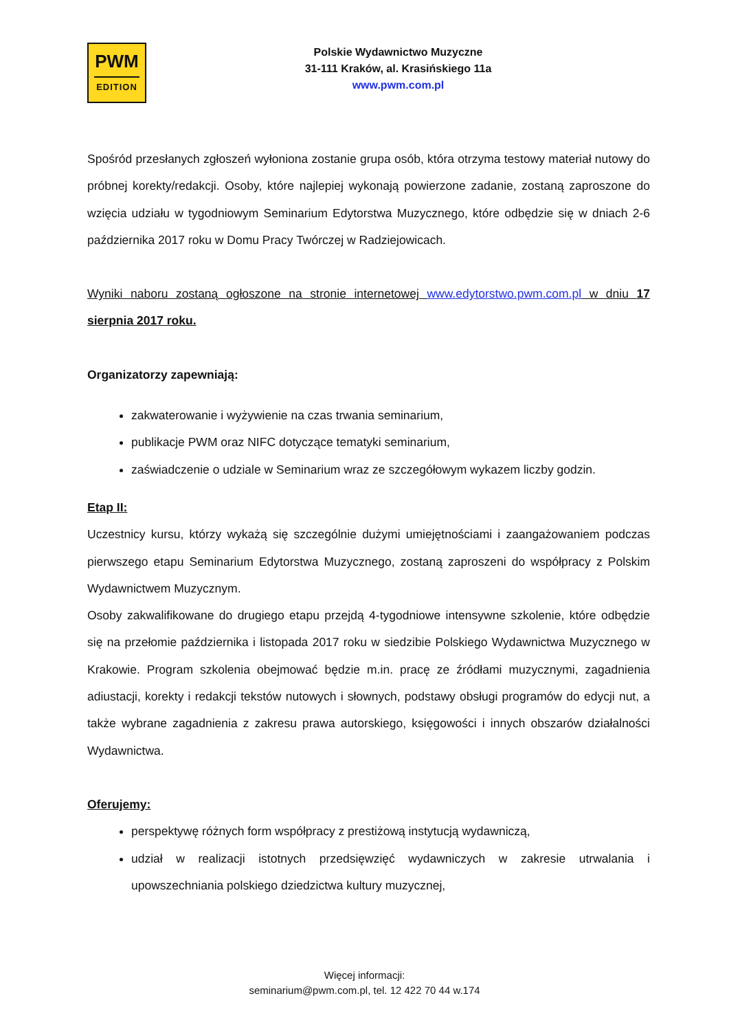PWM
EDITION
Polskie Wydawnictwo Muzyczne
31-111 Kraków, al. Krasińskiego 11a
www.pwm.com.pl
Spośród przesłanych zgłoszeń wyłoniona zostanie grupa osób, która otrzyma testowy materiał nutowy do próbnej korekty/redakcji. Osoby, które najlepiej wykonają powierzone zadanie, zostaną zaproszone do wzięcia udziału w tygodniowym Seminarium Edytorstwa Muzycznego, które odbędzie się w dniach 2-6 października 2017 roku w Domu Pracy Twórczej w Radziejowicach.
Wyniki naboru zostaną ogłoszone na stronie internetowej www.edytorstwo.pwm.com.pl w dniu 17 sierpnia 2017 roku.
Organizatorzy zapewniają:
zakwaterowanie i wyżywienie na czas trwania seminarium,
publikacje PWM oraz NIFC dotyczące tematyki seminarium,
zaświadczenie o udziale w Seminarium wraz ze szczegółowym wykazem liczby godzin.
Etap II:
Uczestnicy kursu, którzy wykażą się szczególnie dużymi umiejętnościami i zaangażowaniem podczas pierwszego etapu Seminarium Edytorstwa Muzycznego, zostaną zaproszeni do współpracy z Polskim Wydawnictwem Muzycznym.
Osoby zakwalifikowane do drugiego etapu przejdą 4-tygodniowe intensywne szkolenie, które odbędzie się na przełomie października i listopada 2017 roku w siedzibie Polskiego Wydawnictwa Muzycznego w Krakowie. Program szkolenia obejmować będzie m.in. pracę ze źródłami muzycznymi, zagadnienia adiustacji, korekty i redakcji tekstów nutowych i słownych, podstawy obsługi programów do edycji nut, a także wybrane zagadnienia z zakresu prawa autorskiego, księgowości i innych obszarów działalności Wydawnictwa.
Oferujemy:
perspektywę różnych form współpracy z prestiżową instytucją wydawniczą,
udział w realizacji istotnych przedsięwzięć wydawniczych w zakresie utrwalania i upowszechniania polskiego dziedzictwa kultury muzycznej,
Więcej informacji:
seminarium@pwm.com.pl, tel. 12 422 70 44 w.174